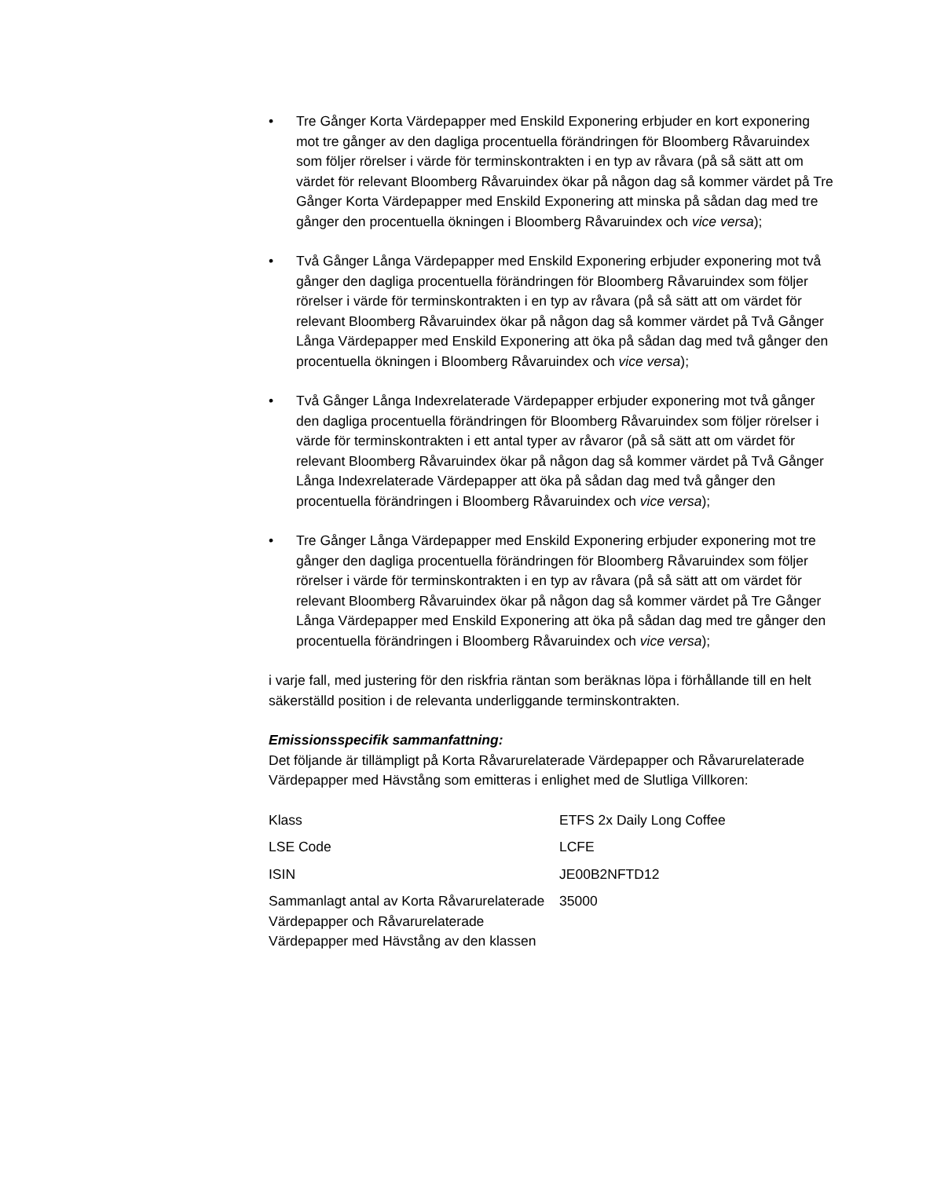• Tre Gånger Korta Värdepapper med Enskild Exponering erbjuder en kort exponering mot tre gånger av den dagliga procentuella förändringen för Bloomberg Råvaruindex som följer rörelser i värde för terminskontrakten i en typ av råvara (på så sätt att om värdet för relevant Bloomberg Råvaruindex ökar på någon dag så kommer värdet på Tre Gånger Korta Värdepapper med Enskild Exponering att minska på sådan dag med tre gånger den procentuella ökningen i Bloomberg Råvaruindex och vice versa);
• Två Gånger Långa Värdepapper med Enskild Exponering erbjuder exponering mot två gånger den dagliga procentuella förändringen för Bloomberg Råvaruindex som följer rörelser i värde för terminskontrakten i en typ av råvara (på så sätt att om värdet för relevant Bloomberg Råvaruindex ökar på någon dag så kommer värdet på Två Gånger Långa Värdepapper med Enskild Exponering att öka på sådan dag med två gånger den procentuella ökningen i Bloomberg Råvaruindex och vice versa);
• Två Gånger Långa Indexrelaterade Värdepapper erbjuder exponering mot två gånger den dagliga procentuella förändringen för Bloomberg Råvaruindex som följer rörelser i värde för terminskontrakten i ett antal typer av råvaror (på så sätt att om värdet för relevant Bloomberg Råvaruindex ökar på någon dag så kommer värdet på Två Gånger Långa Indexrelaterade Värdepapper att öka på sådan dag med två gånger den procentuella förändringen i Bloomberg Råvaruindex och vice versa);
• Tre Gånger Långa Värdepapper med Enskild Exponering erbjuder exponering mot tre gånger den dagliga procentuella förändringen för Bloomberg Råvaruindex som följer rörelser i värde för terminskontrakten i en typ av råvara (på så sätt att om värdet för relevant Bloomberg Råvaruindex ökar på någon dag så kommer värdet på Tre Gånger Långa Värdepapper med Enskild Exponering att öka på sådan dag med tre gånger den procentuella förändringen i Bloomberg Råvaruindex och vice versa);
i varje fall, med justering för den riskfria räntan som beräknas löpa i förhållande till en helt säkerställd position i de relevanta underliggande terminskontrakten.
Emissionsspecifik sammanfattning:
Det följande är tillämpligt på Korta Råvarurelaterade Värdepapper och Råvarurelaterade Värdepapper med Hävstång som emitteras i enlighet med de Slutliga Villkoren:
| Klass | ETFS 2x Daily Long Coffee |
| LSE Code | LCFE |
| ISIN | JE00B2NFTD12 |
| Sammanlagt antal av Korta Råvarurelaterade Värdepapper och Råvarurelaterade Värdepapper med Hävstång av den klassen | 35000 |